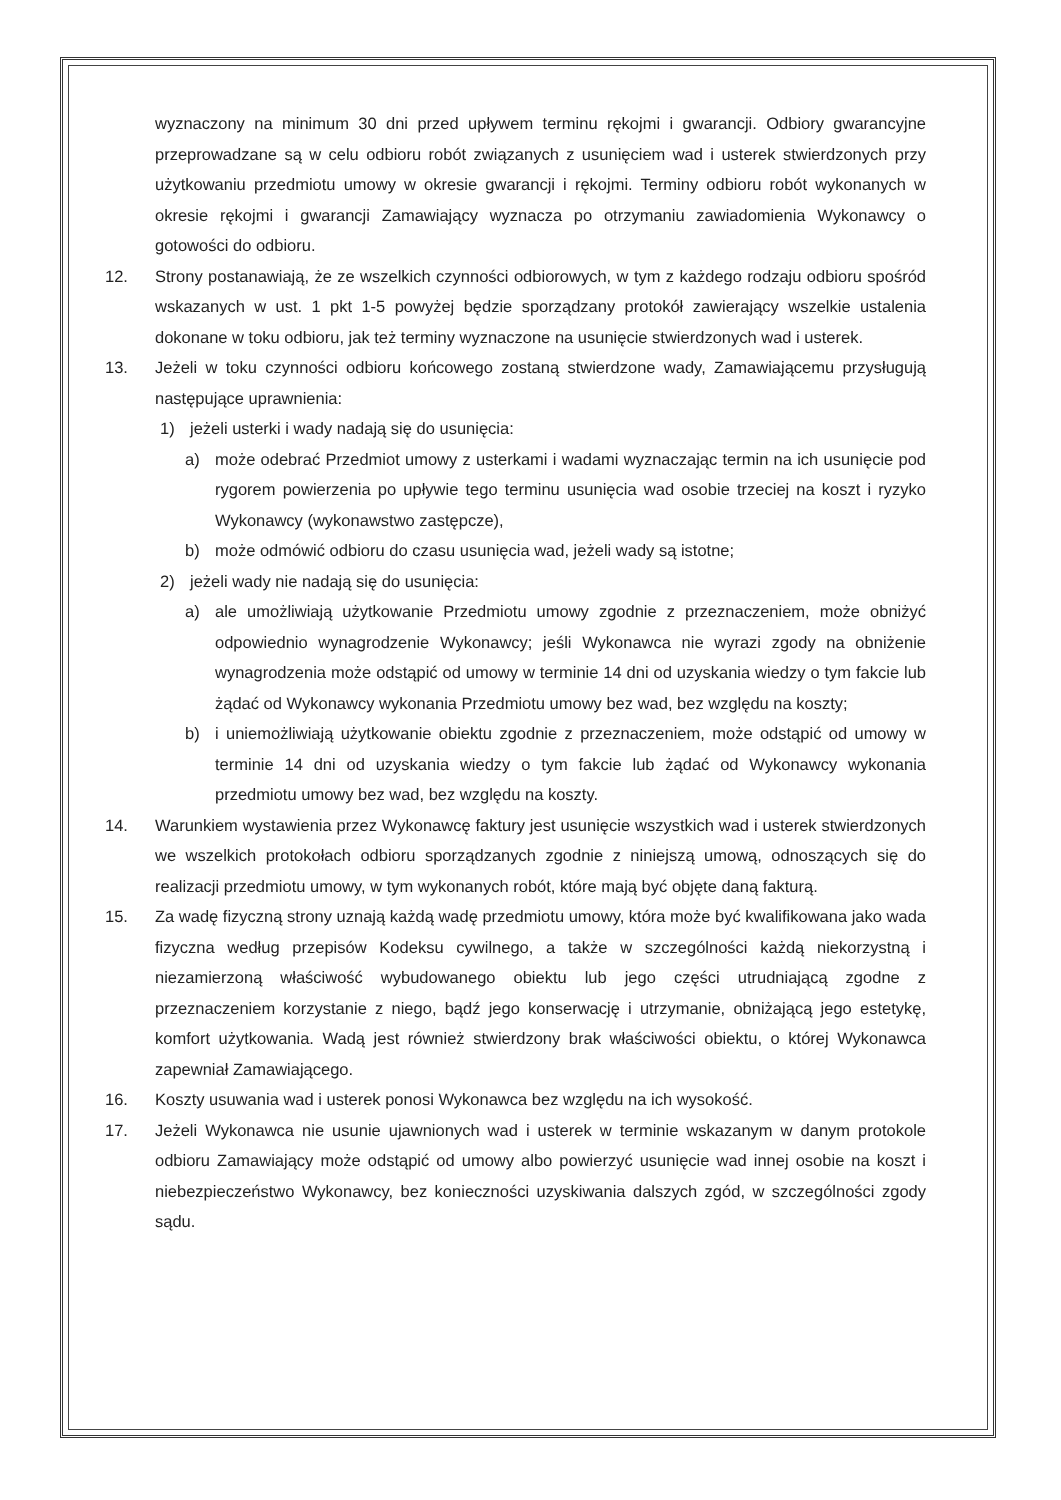wyznaczony na minimum 30 dni przed upływem terminu rękojmi i gwarancji. Odbiory gwarancyjne przeprowadzane są w celu odbioru robót związanych z usunięciem wad i usterek stwierdzonych przy użytkowaniu przedmiotu umowy w okresie gwarancji i rękojmi. Terminy odbioru robót wykonanych w okresie rękojmi i gwarancji Zamawiający wyznacza po otrzymaniu zawiadomienia Wykonawcy o gotowości do odbioru.
12. Strony postanawiają, że ze wszelkich czynności odbiorowych, w tym z każdego rodzaju odbioru spośród wskazanych w ust. 1 pkt 1-5 powyżej będzie sporządzany protokół zawierający wszelkie ustalenia dokonane w toku odbioru, jak też terminy wyznaczone na usunięcie stwierdzonych wad i usterek.
13. Jeżeli w toku czynności odbioru końcowego zostaną stwierdzone wady, Zamawiającemu przysługują następujące uprawnienia:
1) jeżeli usterki i wady nadają się do usunięcia:
a) może odebrać Przedmiot umowy z usterkami i wadami wyznaczając termin na ich usunięcie pod rygorem powierzenia po upływie tego terminu usunięcia wad osobie trzeciej na koszt i ryzyko Wykonawcy (wykonawstwo zastępcze),
b) może odmówić odbioru do czasu usunięcia wad, jeżeli wady są istotne;
2) jeżeli wady nie nadają się do usunięcia:
a) ale umożliwiają użytkowanie Przedmiotu umowy zgodnie z przeznaczeniem, może obniżyć odpowiednio wynagrodzenie Wykonawcy; jeśli Wykonawca nie wyrazi zgody na obniżenie wynagrodzenia może odstąpić od umowy w terminie 14 dni od uzyskania wiedzy o tym fakcie lub żądać od Wykonawcy wykonania Przedmiotu umowy bez wad, bez względu na koszty;
b) i uniemożliwiają użytkowanie obiektu zgodnie z przeznaczeniem, może odstąpić od umowy w terminie 14 dni od uzyskania wiedzy o tym fakcie lub żądać od Wykonawcy wykonania przedmiotu umowy bez wad, bez względu na koszty.
14. Warunkiem wystawienia przez Wykonawcę faktury jest usunięcie wszystkich wad i usterek stwierdzonych we wszelkich protokołach odbioru sporządzanych zgodnie z niniejszą umową, odnoszących się do realizacji przedmiotu umowy, w tym wykonanych robót, które mają być objęte daną fakturą.
15. Za wadę fizyczną strony uznają każdą wadę przedmiotu umowy, która może być kwalifikowana jako wada fizyczna według przepisów Kodeksu cywilnego, a także w szczególności każdą niekorzystną i niezamierzoną właściwość wybudowanego obiektu lub jego części utrudniającą zgodne z przeznaczeniem korzystanie z niego, bądź jego konserwację i utrzymanie, obniżającą jego estetykę, komfort użytkowania. Wadą jest również stwierdzony brak właściwości obiektu, o której Wykonawca zapewniał Zamawiającego.
16. Koszty usuwania wad i usterek ponosi Wykonawca bez względu na ich wysokość.
17. Jeżeli Wykonawca nie usunie ujawnionych wad i usterek w terminie wskazanym w danym protokole odbioru Zamawiający może odstąpić od umowy albo powierzyć usunięcie wad innej osobie na koszt i niebezpieczeństwo Wykonawcy, bez konieczności uzyskiwania dalszych zgód, w szczególności zgody sądu.